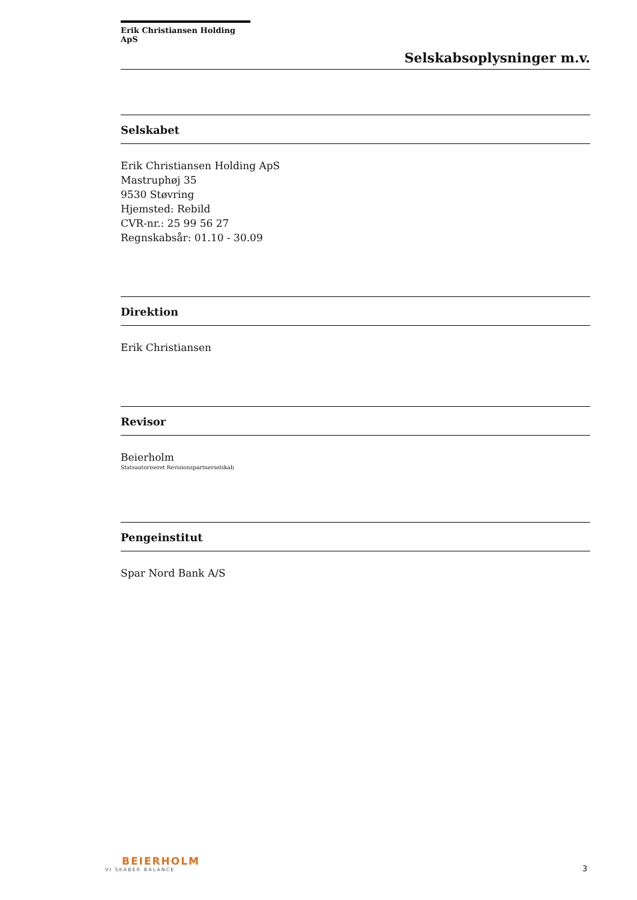Erik Christiansen Holding ApS
Selskabsoplysninger m.v.
Selskabet
Erik Christiansen Holding ApS
Mastruphøj 35
9530 Støvring
Hjemsted: Rebild
CVR-nr.: 25 99 56 27
Regnskabsår: 01.10 - 30.09
Direktion
Erik Christiansen
Revisor
Beierholm
Statsautoriseret Revisionspartnerselskab
Pengeinstitut
Spar Nord Bank A/S
BEIERHOLM
VI SKABER BALANCE
3